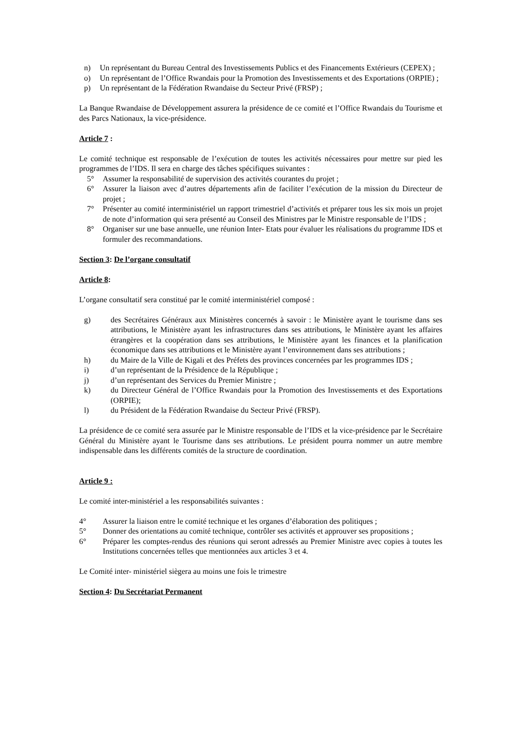n) Un représentant du Bureau Central des Investissements Publics et des Financements Extérieurs (CEPEX) ;
o) Un représentant de l’Office Rwandais pour la Promotion des Investissements et des Exportations (ORPIE) ;
p) Un représentant de la Fédération Rwandaise du Secteur Privé (FRSP) ;
La Banque Rwandaise de Développement assurera la présidence de ce comité et l’Office Rwandais du Tourisme et des Parcs Nationaux, la vice-présidence.
Article 7 :
Le comité technique est responsable de l’exécution de toutes les activités nécessaires pour mettre sur pied les programmes de l’IDS. Il sera en charge des tâches spécifiques suivantes :
5° Assumer la responsabilité de supervision des activités courantes du projet ;
6° Assurer la liaison avec d’autres départements afin de faciliter l’exécution de la mission du Directeur de projet ;
7° Présenter au comité interministériel un rapport trimestriel d’activités et préparer tous les six mois un projet de note d’information qui sera présenté au Conseil des Ministres par le Ministre responsable de l’IDS ;
8° Organiser sur une base annuelle, une réunion Inter- Etats pour évaluer les réalisations du programme IDS et formuler des recommandations.
Section 3: De l’organe consultatif
Article 8:
L’organe consultatif sera constitué par le comité interministériel composé :
g) des Secrétaires Généraux aux Ministères concernés à savoir : le Ministère ayant le tourisme dans ses attributions, le Ministère ayant les infrastructures dans ses attributions, le Ministère ayant les affaires étrangères et la coopération dans ses attributions, le Ministère ayant les finances et la planification économique dans ses attributions et le Ministère ayant l’environnement dans ses attributions ;
h) du Maire de la Ville de Kigali et des Préfets des provinces concernées par les programmes IDS ;
i) d’un représentant de la Présidence de la République ;
j) d’un représentant des Services du Premier Ministre ;
k) du Directeur Général de l’Office Rwandais pour la Promotion des Investissements et des Exportations (ORPIE);
l) du Président de la Fédération Rwandaise du Secteur Privé (FRSP).
La présidence de ce comité sera assurée par le Ministre responsable de l’IDS et la vice-présidence par le Secrétaire Général du Ministère ayant le Tourisme dans ses attributions. Le président pourra nommer un autre membre indispensable dans les différents comités de la structure de coordination.
Article 9 :
Le comité inter-ministériel a les responsabilités suivantes :
4° Assurer la liaison entre le comité technique et les organes d’élaboration des politiques ;
5° Donner des orientations au comité technique, contrôler ses activités et approuver ses propositions ;
6° Préparer les comptes-rendus des réunions qui seront adressés au Premier Ministre avec copies à toutes les Institutions concernées telles que mentionnées aux articles 3 et 4.
Le Comité inter- ministériel siègera au moins une fois le trimestre
Section 4: Du Secrétariat Permanent